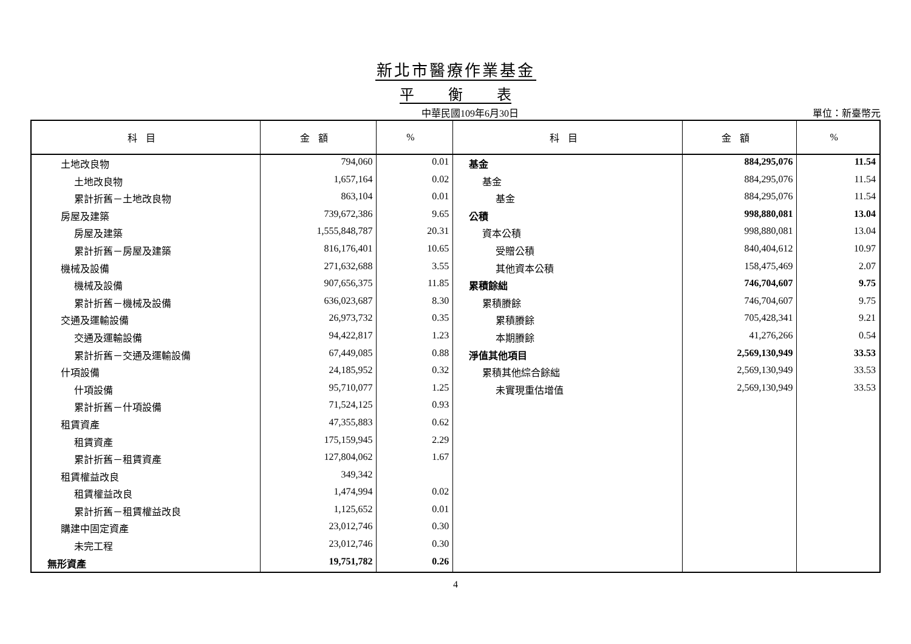新北市醫療作業基金
平 衡 表
中華民國109年6月30日 單位：新臺幣元
| 科目 | 金額 | % | 科目 | 金額 | % |
| --- | --- | --- | --- | --- | --- |
| 土地改良物 | 794,060 | 0.01 | 基金 | 884,295,076 | 11.54 |
| 土地改良物 | 1,657,164 | 0.02 | 基金 | 884,295,076 | 11.54 |
| 累計折舊－土地改良物 | 863,104 | 0.01 | 基金 | 884,295,076 | 11.54 |
| 房屋及建築 | 739,672,386 | 9.65 | 公積 | 998,880,081 | 13.04 |
| 房屋及建築 | 1,555,848,787 | 20.31 | 資本公積 | 998,880,081 | 13.04 |
| 累計折舊－房屋及建築 | 816,176,401 | 10.65 | 受贈公積 | 840,404,612 | 10.97 |
| 機械及設備 | 271,632,688 | 3.55 | 其他資本公積 | 158,475,469 | 2.07 |
| 機械及設備 | 907,656,375 | 11.85 | 累積餘絀 | 746,704,607 | 9.75 |
| 累計折舊－機械及設備 | 636,023,687 | 8.30 | 累積賸餘 | 746,704,607 | 9.75 |
| 交通及運輸設備 | 26,973,732 | 0.35 | 累積賸餘 | 705,428,341 | 9.21 |
| 交通及運輸設備 | 94,422,817 | 1.23 | 本期賸餘 | 41,276,266 | 0.54 |
| 累計折舊－交通及運輸設備 | 67,449,085 | 0.88 | 淨值其他項目 | 2,569,130,949 | 33.53 |
| 什項設備 | 24,185,952 | 0.32 | 累積其他綜合餘絀 | 2,569,130,949 | 33.53 |
| 什項設備 | 95,710,077 | 1.25 | 未實現重估增值 | 2,569,130,949 | 33.53 |
| 累計折舊－什項設備 | 71,524,125 | 0.93 | | | |
| 租賃資產 | 47,355,883 | 0.62 | | | |
| 租賃資產 | 175,159,945 | 2.29 | | | |
| 累計折舊－租賃資產 | 127,804,062 | 1.67 | | | |
| 租賃權益改良 | 349,342 | | | | |
| 租賃權益改良 | 1,474,994 | 0.02 | | | |
| 累計折舊－租賃權益改良 | 1,125,652 | 0.01 | | | |
| 購建中固定資產 | 23,012,746 | 0.30 | | | |
| 未完工程 | 23,012,746 | 0.30 | | | |
| 無形資產 | 19,751,782 | 0.26 | | | |
4